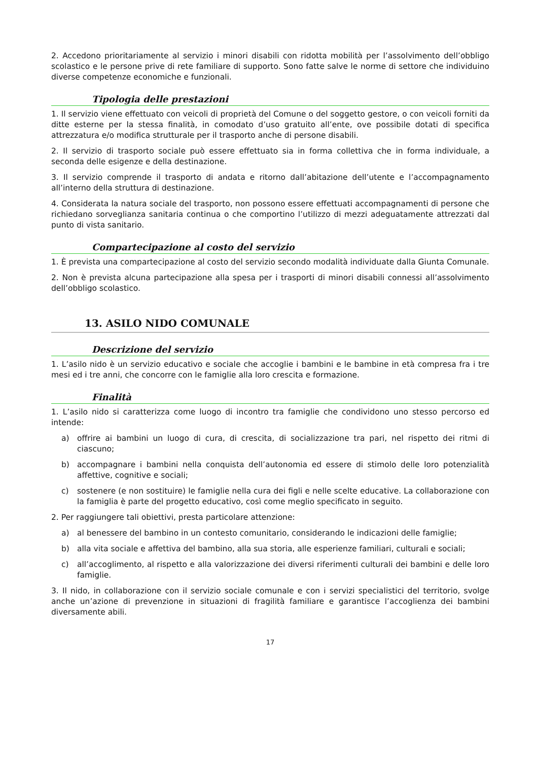2. Accedono prioritariamente al servizio i minori disabili con ridotta mobilità per l’assolvimento dell’obbligo scolastico e le persone prive di rete familiare di supporto. Sono fatte salve le norme di settore che individuino diverse competenze economiche e funzionali.
Tipologia delle prestazioni
1. Il servizio viene effettuato con veicoli di proprietà del Comune o del soggetto gestore, o con veicoli forniti da ditte esterne per la stessa finalità, in comodato d’uso gratuito all’ente, ove possibile dotati di specifica attrezzatura e/o modifica strutturale per il trasporto anche di persone disabili.
2. Il servizio di trasporto sociale può essere effettuato sia in forma collettiva che in forma individuale, a seconda delle esigenze e della destinazione.
3. Il servizio comprende il trasporto di andata e ritorno dall’abitazione dell’utente e l’accompagnamento all’interno della struttura di destinazione.
4. Considerata la natura sociale del trasporto, non possono essere effettuati accompagnamenti di persone che richiedano sorveglianza sanitaria continua o che comportino l’utilizzo di mezzi adeguatamente attrezzati dal punto di vista sanitario.
Compartecipazione al costo del servizio
1. È prevista una compartecipazione al costo del servizio secondo modalità individuate dalla Giunta Comunale.
2. Non è prevista alcuna partecipazione alla spesa per i trasporti di minori disabili connessi all’assolvimento dell’obbligo scolastico.
13. ASILO NIDO COMUNALE
Descrizione del servizio
1. L’asilo nido è un servizio educativo e sociale che accoglie i bambini e le bambine in età compresa fra i tre mesi ed i tre anni, che concorre con le famiglie alla loro crescita e formazione.
Finalità
1. L’asilo nido si caratterizza come luogo di incontro tra famiglie che condividono uno stesso percorso ed intende:
a) offrire ai bambini un luogo di cura, di crescita, di socializzazione tra pari, nel rispetto dei ritmi di ciascuno;
b) accompagnare i bambini nella conquista dell’autonomia ed essere di stimolo delle loro potenzialità affettive, cognitive e sociali;
c) sostenere (e non sostituire) le famiglie nella cura dei figli e nelle scelte educative. La collaborazione con la famiglia è parte del progetto educativo, così come meglio specificato in seguito.
2. Per raggiungere tali obiettivi, presta particolare attenzione:
a) al benessere del bambino in un contesto comunitario, considerando le indicazioni delle famiglie;
b) alla vita sociale e affettiva del bambino, alla sua storia, alle esperienze familiari, culturali e sociali;
c) all’accoglimento, al rispetto e alla valorizzazione dei diversi riferimenti culturali dei bambini e delle loro famiglie.
3. Il nido, in collaborazione con il servizio sociale comunale e con i servizi specialistici del territorio, svolge anche un’azione di prevenzione in situazioni di fragilità familiare e garantisce l’accoglienza dei bambini diversamente abili.
17